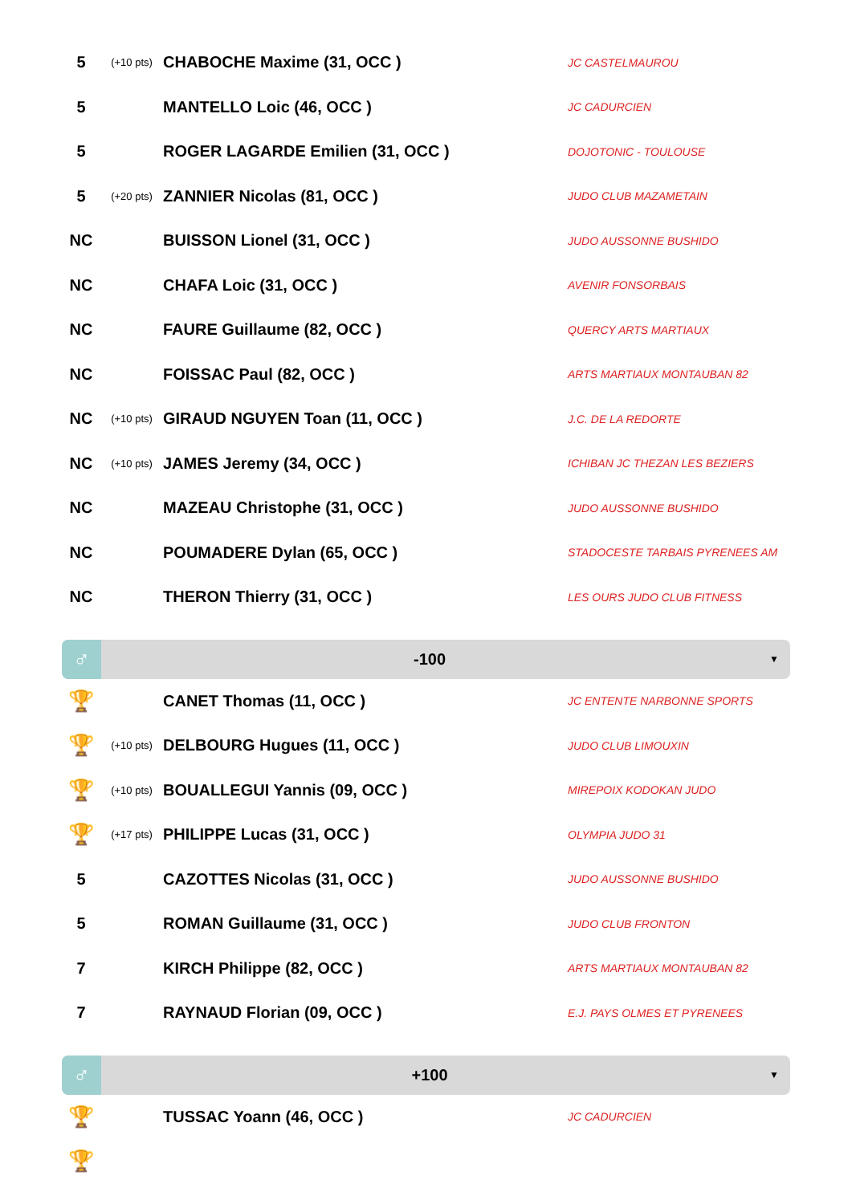| 5 | (+10 pts) | CHABOCHE Maxime (31, OCC ) | JC CASTELMAUROU |
| 5 | | MANTELLO Loic (46, OCC ) | JC CADURCIEN |
| 5 | | ROGER LAGARDE Emilien (31, OCC ) | DOJOTONIC - TOULOUSE |
| 5 | (+20 pts) | ZANNIER Nicolas (81, OCC ) | JUDO CLUB MAZAMETAIN |
| NC | | BUISSON Lionel (31, OCC ) | JUDO AUSSONNE BUSHIDO |
| NC | | CHAFA Loic (31, OCC ) | AVENIR FONSORBAIS |
| NC | | FAURE Guillaume (82, OCC ) | QUERCY ARTS MARTIAUX |
| NC | | FOISSAC Paul (82, OCC ) | ARTS MARTIAUX MONTAUBAN 82 |
| NC | (+10 pts) | GIRAUD NGUYEN Toan (11, OCC ) | J.C. DE LA REDORTE |
| NC | (+10 pts) | JAMES Jeremy (34, OCC ) | ICHIBAN JC THEZAN LES BEZIERS |
| NC | | MAZEAU Christophe (31, OCC ) | JUDO AUSSONNE BUSHIDO |
| NC | | POUMADERE Dylan (65, OCC ) | STADOCESTE TARBAIS PYRENEES AM |
| NC | | THERON Thierry (31, OCC ) | LES OURS JUDO CLUB FITNESS |
♂
-100
▼
| 🏆 | | CANET Thomas (11, OCC ) | JC ENTENTE NARBONNE SPORTS |
| 🏆 | (+10 pts) | DELBOURG Hugues (11, OCC ) | JUDO CLUB LIMOUXIN |
| 🏆 | (+10 pts) | BOUALLEGUI Yannis (09, OCC ) | MIREPOIX KODOKAN JUDO |
| 🏆 | (+17 pts) | PHILIPPE Lucas (31, OCC ) | OLYMPIA JUDO 31 |
| 5 | | CAZOTTES Nicolas (31, OCC ) | JUDO AUSSONNE BUSHIDO |
| 5 | | ROMAN Guillaume (31, OCC ) | JUDO CLUB FRONTON |
| 7 | | KIRCH Philippe (82, OCC ) | ARTS MARTIAUX MONTAUBAN 82 |
| 7 | | RAYNAUD Florian (09, OCC ) | E.J. PAYS OLMES ET PYRENEES |
♂
+100
▼
| 🏆 | | TUSSAC Yoann (46, OCC ) | JC CADURCIEN |
| 🏆 | | | |